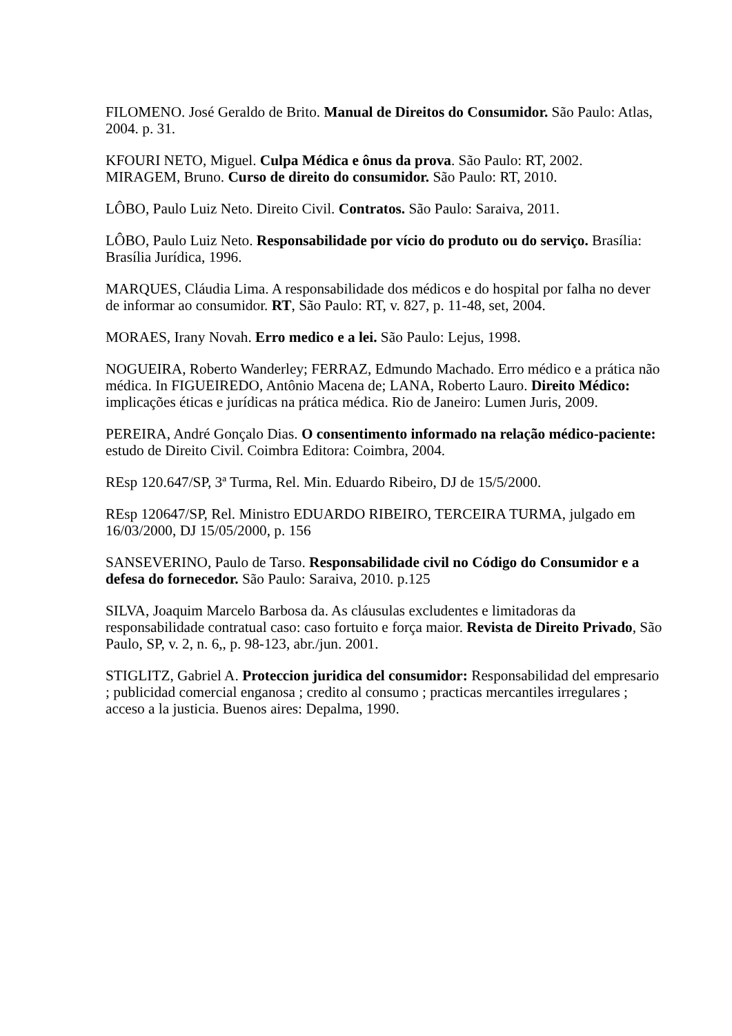FILOMENO. José Geraldo de Brito. Manual de Direitos do Consumidor. São Paulo: Atlas, 2004. p. 31.
KFOURI NETO, Miguel. Culpa Médica e ônus da prova. São Paulo: RT, 2002.
MIRAGEM, Bruno. Curso de direito do consumidor. São Paulo: RT, 2010.
LÔBO, Paulo Luiz Neto. Direito Civil. Contratos. São Paulo: Saraiva, 2011.
LÔBO, Paulo Luiz Neto. Responsabilidade por vício do produto ou do serviço. Brasília: Brasília Jurídica, 1996.
MARQUES, Cláudia Lima. A responsabilidade dos médicos e do hospital por falha no dever de informar ao consumidor. RT, São Paulo: RT, v. 827, p. 11-48, set, 2004.
MORAES, Irany Novah. Erro medico e a lei. São Paulo: Lejus, 1998.
NOGUEIRA, Roberto Wanderley; FERRAZ, Edmundo Machado. Erro médico e a prática não médica. In FIGUEIREDO, Antônio Macena de; LANA, Roberto Lauro. Direito Médico: implicações éticas e jurídicas na prática médica. Rio de Janeiro: Lumen Juris, 2009.
PEREIRA, André Gonçalo Dias. O consentimento informado na relação médico-paciente: estudo de Direito Civil. Coimbra Editora: Coimbra, 2004.
REsp 120.647/SP, 3ª Turma, Rel. Min. Eduardo Ribeiro, DJ de 15/5/2000.
REsp 120647/SP, Rel. Ministro EDUARDO RIBEIRO, TERCEIRA TURMA, julgado em 16/03/2000, DJ 15/05/2000, p. 156
SANSEVERINO, Paulo de Tarso. Responsabilidade civil no Código do Consumidor e a defesa do fornecedor. São Paulo: Saraiva, 2010. p.125
SILVA, Joaquim Marcelo Barbosa da. As cláusulas excludentes e limitadoras da responsabilidade contratual caso: caso fortuito e força maior. Revista de Direito Privado, São Paulo, SP, v. 2, n. 6,, p. 98-123, abr./jun. 2001.
STIGLITZ, Gabriel A. Proteccion juridica del consumidor: Responsabilidad del empresario ; publicidad comercial enganosa ; credito al consumo ; practicas mercantiles irregulares ; acceso a la justicia. Buenos aires: Depalma, 1990.